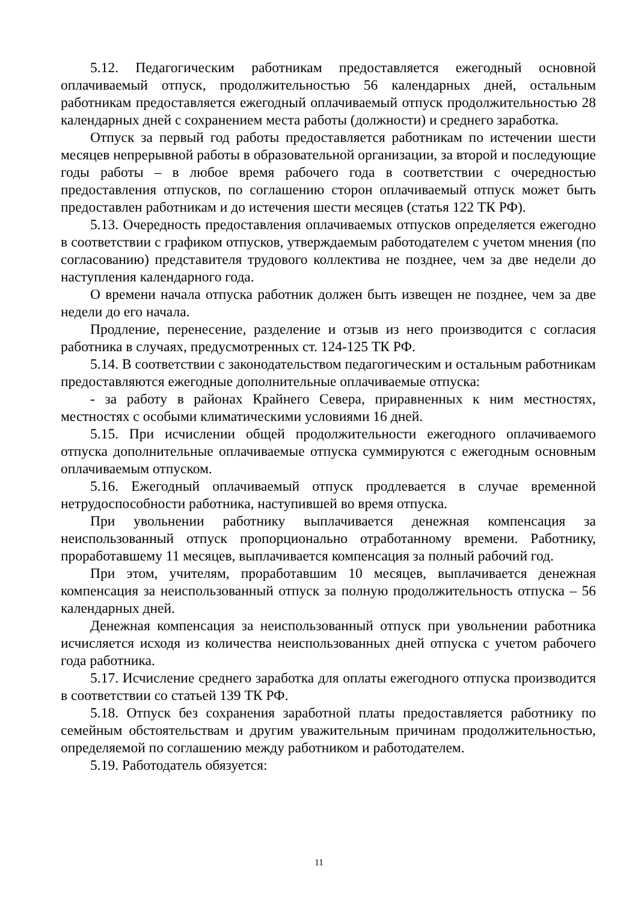5.12. Педагогическим работникам предоставляется ежегодный основной оплачиваемый отпуск, продолжительностью 56 календарных дней, остальным работникам предоставляется ежегодный оплачиваемый отпуск продолжительностью 28 календарных дней с сохранением места работы (должности) и среднего заработка.
Отпуск за первый год работы предоставляется работникам по истечении шести месяцев непрерывной работы в образовательной организации, за второй и последующие годы работы – в любое время рабочего года в соответствии с очередностью предоставления отпусков, по соглашению сторон оплачиваемый отпуск может быть предоставлен работникам и до истечения шести месяцев (статья 122 ТК РФ).
5.13. Очередность предоставления оплачиваемых отпусков определяется ежегодно в соответствии с графиком отпусков, утверждаемым работодателем с учетом мнения (по согласованию) представителя трудового коллектива не позднее, чем за две недели до наступления календарного года.
О времени начала отпуска работник должен быть извещен не позднее, чем за две недели до его начала.
Продление, перенесение, разделение и отзыв из него производится с согласия работника в случаях, предусмотренных ст. 124-125 ТК РФ.
5.14. В соответствии с законодательством педагогическим и остальным работникам предоставляются ежегодные дополнительные оплачиваемые отпуска:
- за работу в районах Крайнего Севера, приравненных к ним местностях, местностях с особыми климатическими условиями 16 дней.
5.15. При исчислении общей продолжительности ежегодного оплачиваемого отпуска дополнительные оплачиваемые отпуска суммируются с ежегодным основным оплачиваемым отпуском.
5.16. Ежегодный оплачиваемый отпуск продлевается в случае временной нетрудоспособности работника, наступившей во время отпуска.
При увольнении работнику выплачивается денежная компенсация за неиспользованный отпуск пропорционально отработанному времени. Работнику, проработавшему 11 месяцев, выплачивается компенсация за полный рабочий год.
При этом, учителям, проработавшим 10 месяцев, выплачивается денежная компенсация за неиспользованный отпуск за полную продолжительность отпуска – 56 календарных дней.
Денежная компенсация за неиспользованный отпуск при увольнении работника исчисляется исходя из количества неиспользованных дней отпуска с учетом рабочего года работника.
5.17. Исчисление среднего заработка для оплаты ежегодного отпуска производится в соответствии со статьей 139 ТК РФ.
5.18. Отпуск без сохранения заработной платы предоставляется работнику по семейным обстоятельствам и другим уважительным причинам продолжительностью, определяемой по соглашению между работником и работодателем.
5.19. Работодатель обязуется:
11